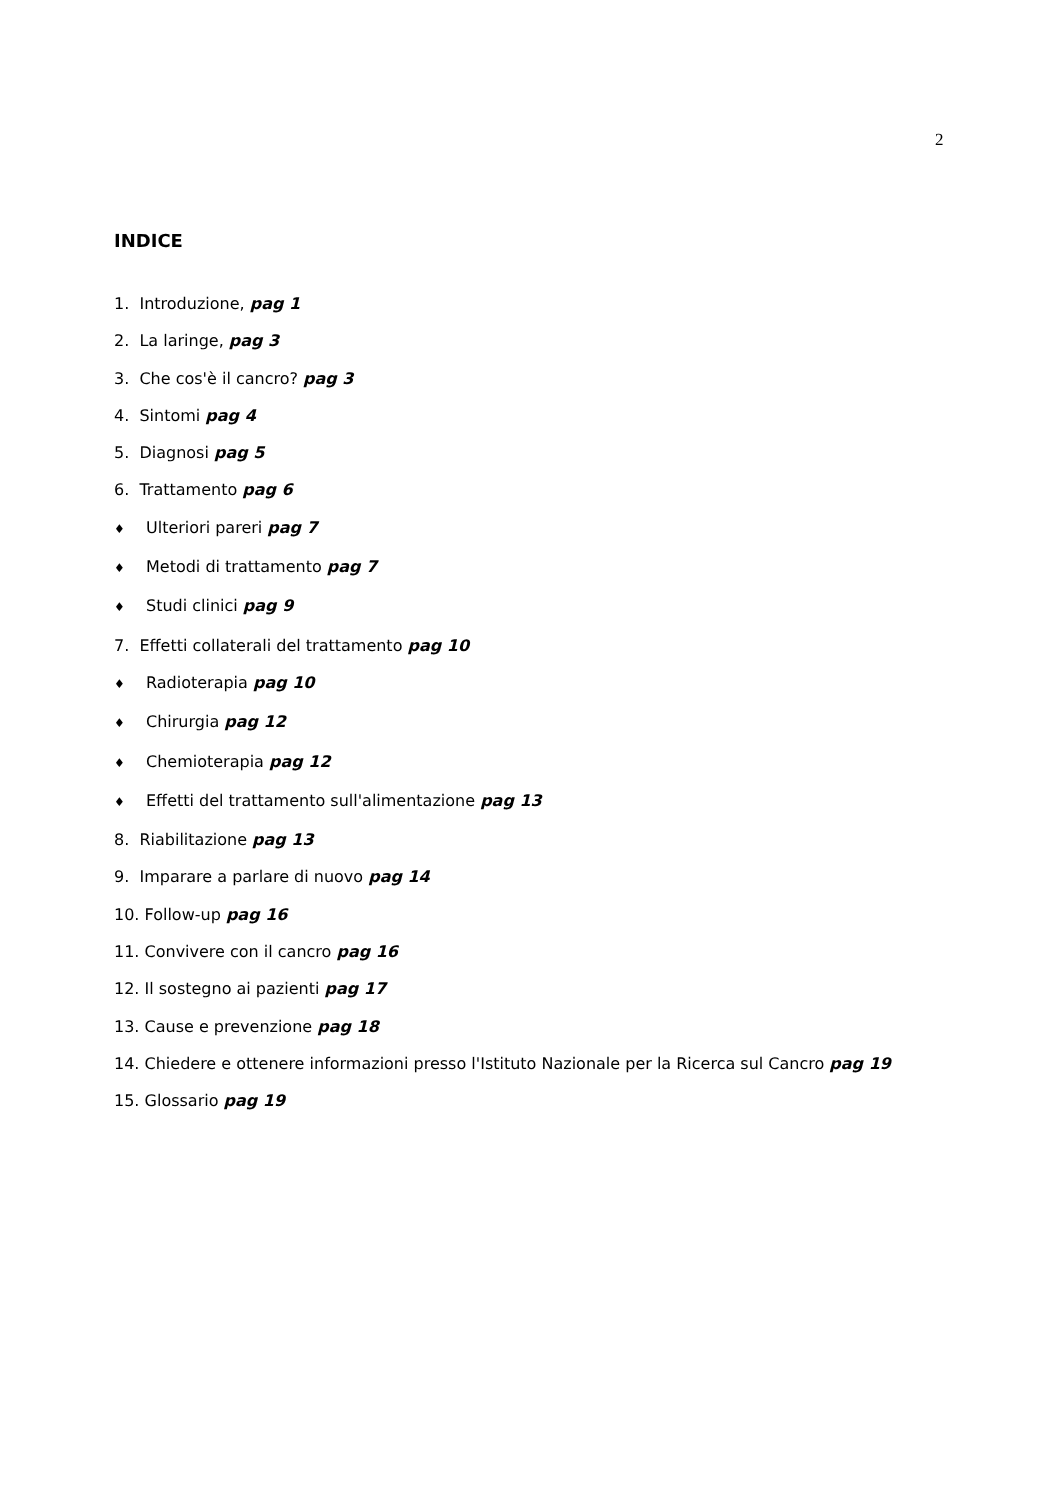2
INDICE
1. Introduzione, pag 1
2. La laringe, pag 3
3. Che cos'è il cancro? pag 3
4. Sintomi pag 4
5. Diagnosi pag 5
6. Trattamento pag 6
♦ Ulteriori pareri pag 7
♦ Metodi di trattamento pag 7
♦ Studi clinici pag 9
7. Effetti collaterali del trattamento pag 10
♦ Radioterapia pag 10
♦ Chirurgia pag 12
♦ Chemioterapia pag 12
♦ Effetti del trattamento sull'alimentazione pag 13
8. Riabilitazione pag 13
9. Imparare a parlare di nuovo pag 14
10. Follow-up pag 16
11. Convivere con il cancro pag 16
12. Il sostegno ai pazienti pag 17
13. Cause e prevenzione pag 18
14. Chiedere e ottenere informazioni presso l'Istituto Nazionale per la Ricerca sul Cancro pag 19
15. Glossario pag 19